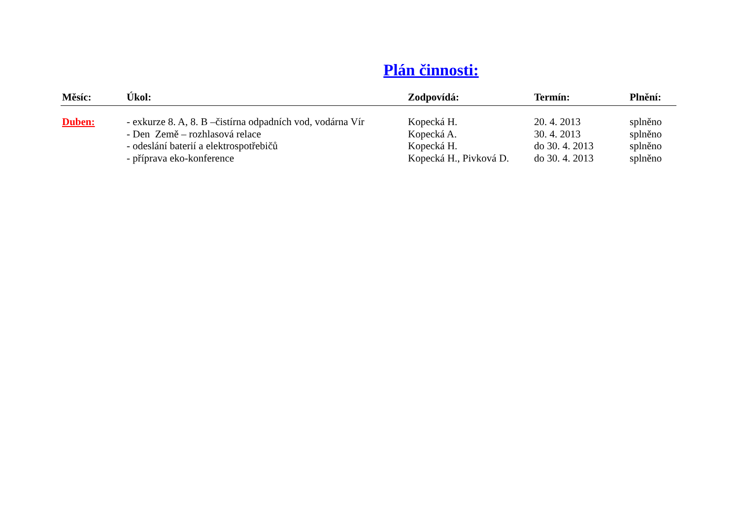Plán činnosti:
| Měsíc: | Úkol: | Zodpovídá: | Termín: | Plnění: |
| --- | --- | --- | --- | --- |
| Duben: | - exkurze 8. A, 8. B –čistírna odpadních vod, vodárna Vír | Kopecká H. | 20. 4. 2013 | splněno |
| | - Den Země – rozhlasová relace | Kopecká A. | 30. 4. 2013 | splněno |
| | - odeslání baterií a elektrospotřebičů | Kopecká H. | do 30. 4. 2013 | splněno |
| | - příprava eko-konference | Kopecká H., Pivková D. | do 30. 4. 2013 | splněno |